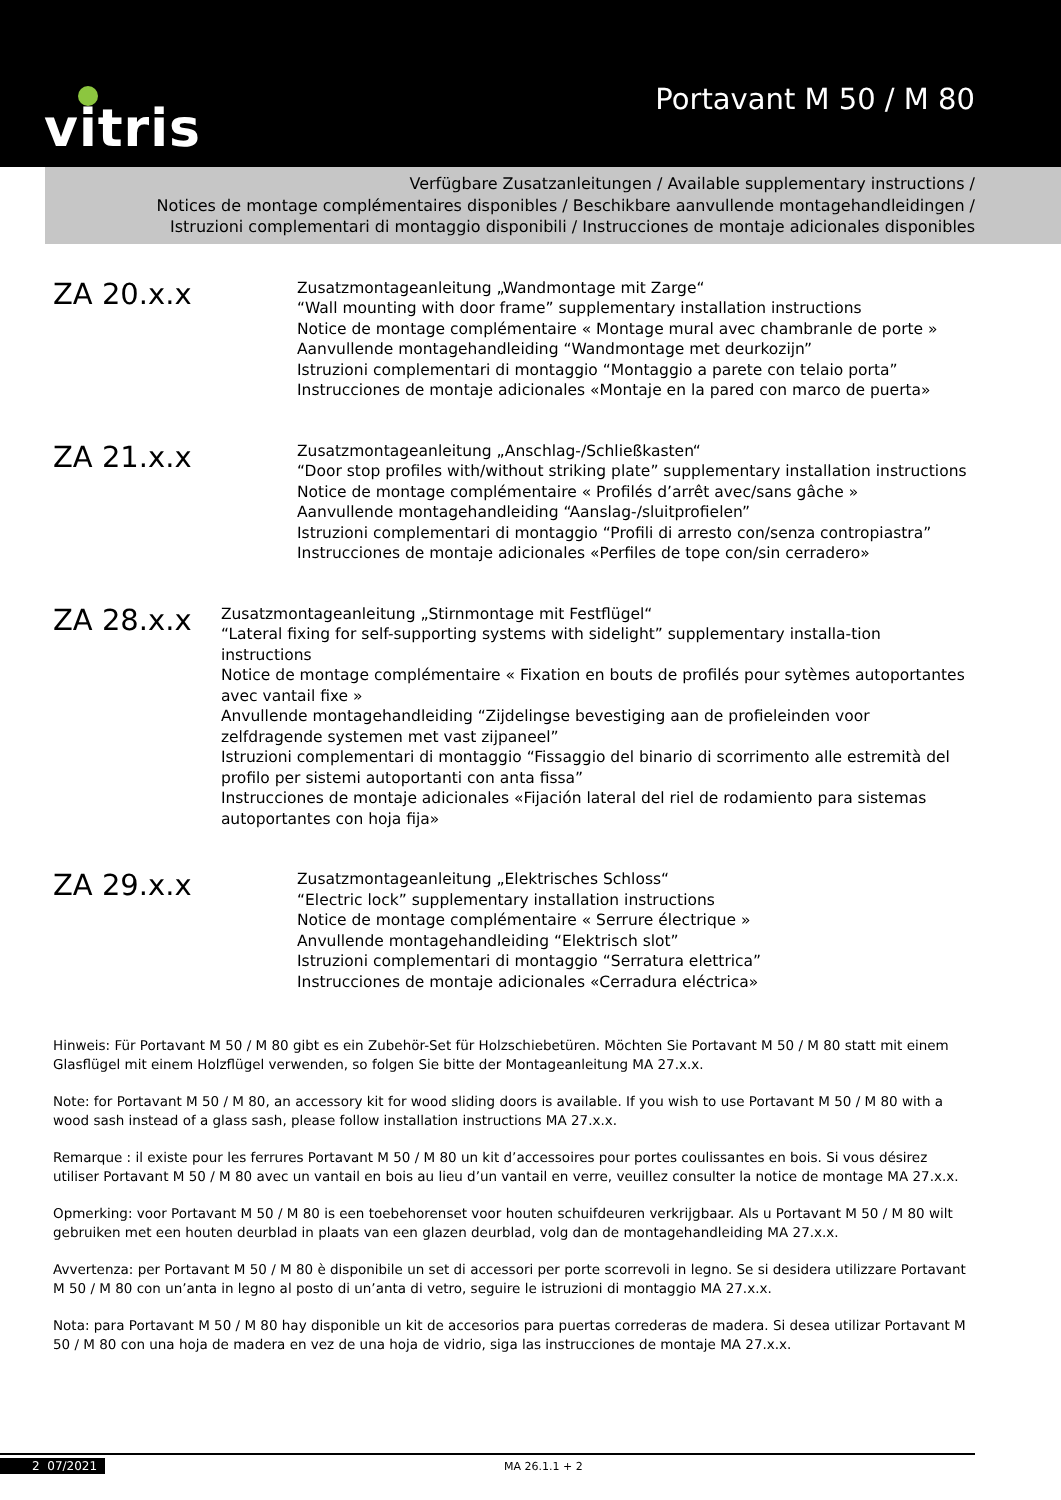vitris Portavant M 50 / M 80
Verfügbare Zusatzanleitungen / Available supplementary instructions /
Notices de montage complémentaires disponibles / Beschikbare aanvullende montagehandleidingen /
Istruzioni complementari di montaggio disponibili / Instrucciones de montaje adicionales disponibles
ZA 20.x.x
Zusatzmontageanleitung „Wandmontage mit Zarge“
“Wall mounting with door frame” supplementary installation instructions
Notice de montage complémentaire « Montage mural avec chambranle de porte »
Aanvullende montagehandleiding “Wandmontage met deurkozijn”
Istruzioni complementari di montaggio “Montaggio a parete con telaio porta”
Instrucciones de montaje adicionales «Montaje en la pared con marco de puerta»
ZA 21.x.x
Zusatzmontageanleitung „Anschlag-/Schließkasten“
“Door stop profiles with/without striking plate” supplementary installation instructions
Notice de montage complémentaire « Profilés d’arrêt avec/sans gâche »
Aanvullende montagehandleiding “Aanslag-/sluitprofielen”
Istruzioni complementari di montaggio “Profili di arresto con/senza contropiastra”
Instrucciones de montaje adicionales «Perfiles de tope con/sin cerradero»
ZA 28.x.x
Zusatzmontageanleitung „Stirnmontage mit Festflügel“
“Lateral fixing for self-supporting systems with sidelight” supplementary installa-tion instructions
Notice de montage complémentaire « Fixation en bouts de profilés pour sytèmes autoportantes avec vantail fixe »
Anvullende montagehandleiding “Zijdelingse bevestiging aan de profieleinden voor zelfdragende systemen met vast zijpaneel”
Istruzioni complementari di montaggio “Fissaggio del binario di scorrimento alle estremità del profilo per sistemi autoportanti con anta fissa”
Instrucciones de montaje adicionales «Fijación lateral del riel de rodamiento para sistemas autoportantes con hoja fija»
ZA 29.x.x
Zusatzmontageanleitung „Elektrisches Schloss“
“Electric lock” supplementary installation instructions
Notice de montage complémentaire « Serrure électrique »
Anvullende montagehandleiding “Elektrisch slot”
Istruzioni complementari di montaggio “Serratura elettrica”
Instrucciones de montaje adicionales «Cerradura eléctrica»
Hinweis: Für Portavant M 50 / M 80 gibt es ein Zubehör-Set für Holzschiebetüren. Möchten Sie Portavant M 50 / M 80 statt mit einem Glasflügel mit einem Holzflügel verwenden, so folgen Sie bitte der Montageanleitung MA 27.x.x.
Note: for Portavant M 50 / M 80, an accessory kit for wood sliding doors is available. If you wish to use Portavant M 50 / M 80 with a wood sash instead of a glass sash, please follow installation instructions MA 27.x.x.
Remarque : il existe pour les ferrures Portavant M 50 / M 80 un kit d’accessoires pour portes coulissantes en bois. Si vous désirez utiliser Portavant M 50 / M 80 avec un vantail en bois au lieu d’un vantail en verre, veuillez consulter la notice de montage MA 27.x.x.
Opmerking: voor Portavant M 50 / M 80 is een toebehorenset voor houten schuifdeuren verkrijgbaar. Als u Portavant M 50 / M 80 wilt gebruiken met een houten deurblad in plaats van een glazen deurblad, volg dan de montagehandleiding MA 27.x.x.
Avvertenza: per Portavant M 50 / M 80 è disponibile un set di accessori per porte scorrevoli in legno. Se si desidera utilizzare Portavant M 50 / M 80 con un’anta in legno al posto di un’anta di vetro, seguire le istruzioni di montaggio MA 27.x.x.
Nota: para Portavant M 50 / M 80 hay disponible un kit de accesorios para puertas correderas de madera. Si desea utilizar Portavant M 50 / M 80 con una hoja de madera en vez de una hoja de vidrio, siga las instrucciones de montaje MA 27.x.x.
2 07/2021 MA 26.1.1 + 2